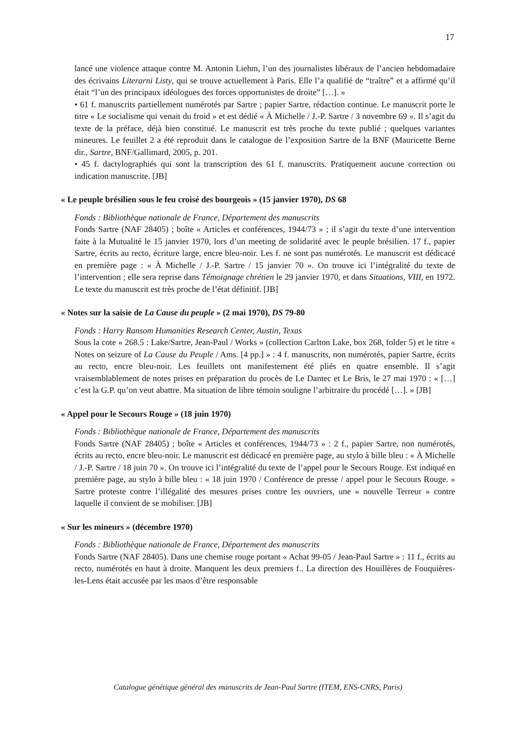17
lancé une violence attaque contre M. Antonin Liehm, l’un des journalistes libéraux de l’ancien hebdomadaire des écrivains Literarni Listy, qui se trouve actuellement à Paris. Elle l’a qualifié de “traître” et a affirmé qu’il était “l’un des principaux idéologues des forces opportunistes de droite” […]. »
• 61 f. manuscrits partiellement numérotés par Sartre ; papier Sartre, rédaction continue. Le manuscrit porte le titre « Le socialisme qui venait du froid » et est dédié « À Michelle / J.-P. Sartre / 3 novembre 69 ». Il s’agit du texte de la préface, déjà bien constitué. Le manuscrit est très proche du texte publié ; quelques variantes mineures. Le feuillet 2 a été reproduit dans le catalogue de l’exposition Sartre de la BNF (Mauricette Berne dir., Sartre, BNF/Gallimard, 2005, p. 201.
• 45 f. dactylographiés qui sont la transcription des 61 f. manuscrits. Pratiquement aucune correction ou indication manuscrite. [JB]
« Le peuple brésilien sous le feu croisé des bourgeois » (15 janvier 1970), DS 68
Fonds : Bibliothèque nationale de France, Département des manuscrits
Fonds Sartre (NAF 28405) ; boîte « Articles et conférences, 1944/73 » ; il s’agit du texte d’une intervention faite à la Mutualité le 15 janvier 1970, lors d’un meeting de solidarité avec le peuple brésilien. 17 f., papier Sartre, écrits au recto, écriture large, encre bleu-noir. Les f. ne sont pas numérotés. Le manuscrit est dédicacé en première page : « À Michelle / J.-P. Sartre / 15 janvier 70 ». On trouve ici l’intégralité du texte de l’intervention ; elle sera reprise dans Témoignage chrétien le 29 janvier 1970, et dans Situations, VIII, en 1972. Le texte du manuscrit est très proche de l’état définitif. [JB]
« Notes sur la saisie de La Cause du peuple » (2 mai 1970), DS 79-80
Fonds : Harry Ransom Humanities Research Center, Austin, Texas
Sous la cote « 268.5 : Lake/Sartre, Jean-Paul / Works » (collection Carlton Lake, box 268, folder 5) et le titre « Notes on seizure of La Cause du Peuple / Ams. [4 pp.] » : 4 f. manuscrits, non numérotés, papier Sartre, écrits au recto, encre bleu-noir. Les feuillets ont manifestement été pliés en quatre ensemble. Il s’agit vraisemblablement de notes prises en préparation du procès de Le Dantec et Le Bris, le 27 mai 1970 : « […] c’est la G.P. qu’on veut abattre. Ma situation de libre témoin souligne l’arbitraire du procédé […]. » [JB]
« Appel pour le Secours Rouge » (18 juin 1970)
Fonds : Bibliothèque nationale de France, Département des manuscrits
Fonds Sartre (NAF 28405) ; boîte « Articles et conférences, 1944/73 » : 2 f., papier Sartre, non numérotés, écrits au recto, encre bleu-noir. Le manuscrit est dédicacé en première page, au stylo à bille bleu : « À Michelle / J.-P. Sartre / 18 juin 70 ». On trouve ici l’intégralité du texte de l’appel pour le Secours Rouge. Est indiqué en première page, au stylo à bille bleu : « 18 juin 1970 / Conférence de presse / appel pour le Secours Rouge. » Sartre proteste contre l’illégalité des mesures prises contre les ouvriers, une « nouvelle Terreur » contre laquelle il convient de se mobiliser. [JB]
« Sur les mineurs » (décembre 1970)
Fonds : Bibliothèque nationale de France, Département des manuscrits
Fonds Sartre (NAF 28405). Dans une chemise rouge portant « Achat 99-05 / Jean-Paul Sartre » : 11 f., écrits au recto, numérotés en haut à droite. Manquent les deux premiers f.. La direction des Houillères de Fouquières-les-Lens était accusée par les maos d’être responsable
Catalogue génétique général des manuscrits de Jean-Paul Sartre (ITEM, ENS-CNRS, Paris)